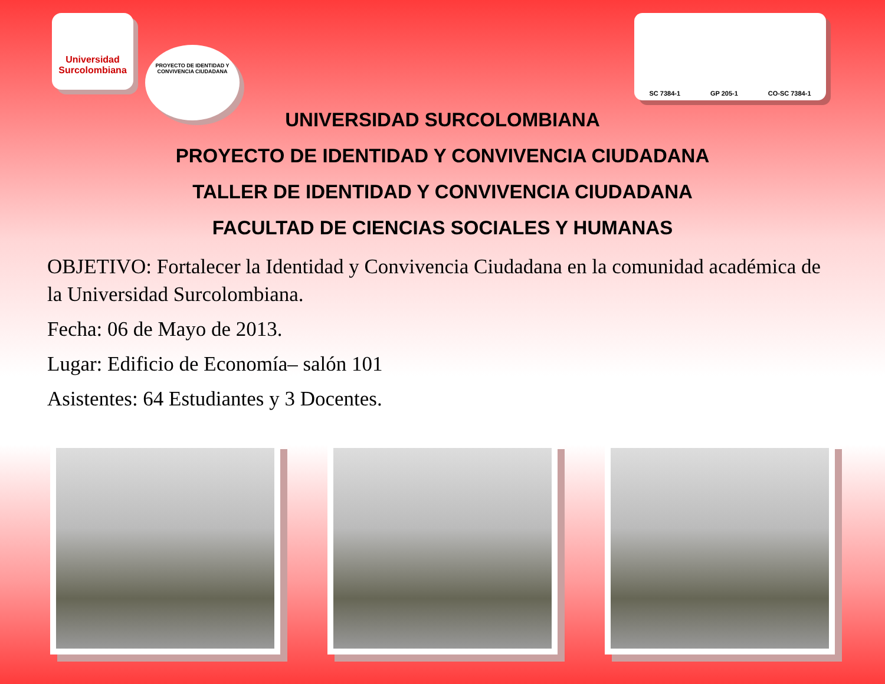Universidad Surcolombiana PROYECTO DE IDENTIDAD Y CONVIVENCIA CIUDADANA
SC 7384-1 GP 205-1 CO-SC 7384-1
UNIVERSIDAD SURCOLOMBIANA
PROYECTO DE IDENTIDAD Y CONVIVENCIA CIUDADANA
TALLER DE IDENTIDAD Y CONVIVENCIA CIUDADANA
FACULTAD DE CIENCIAS SOCIALES Y HUMANAS
OBJETIVO: Fortalecer la Identidad y Convivencia Ciudadana en la comunidad académica de la Universidad Surcolombiana.
Fecha: 06 de Mayo de 2013.
Lugar: Edificio de Economía– salón 101
Asistentes: 64 Estudiantes y 3 Docentes.